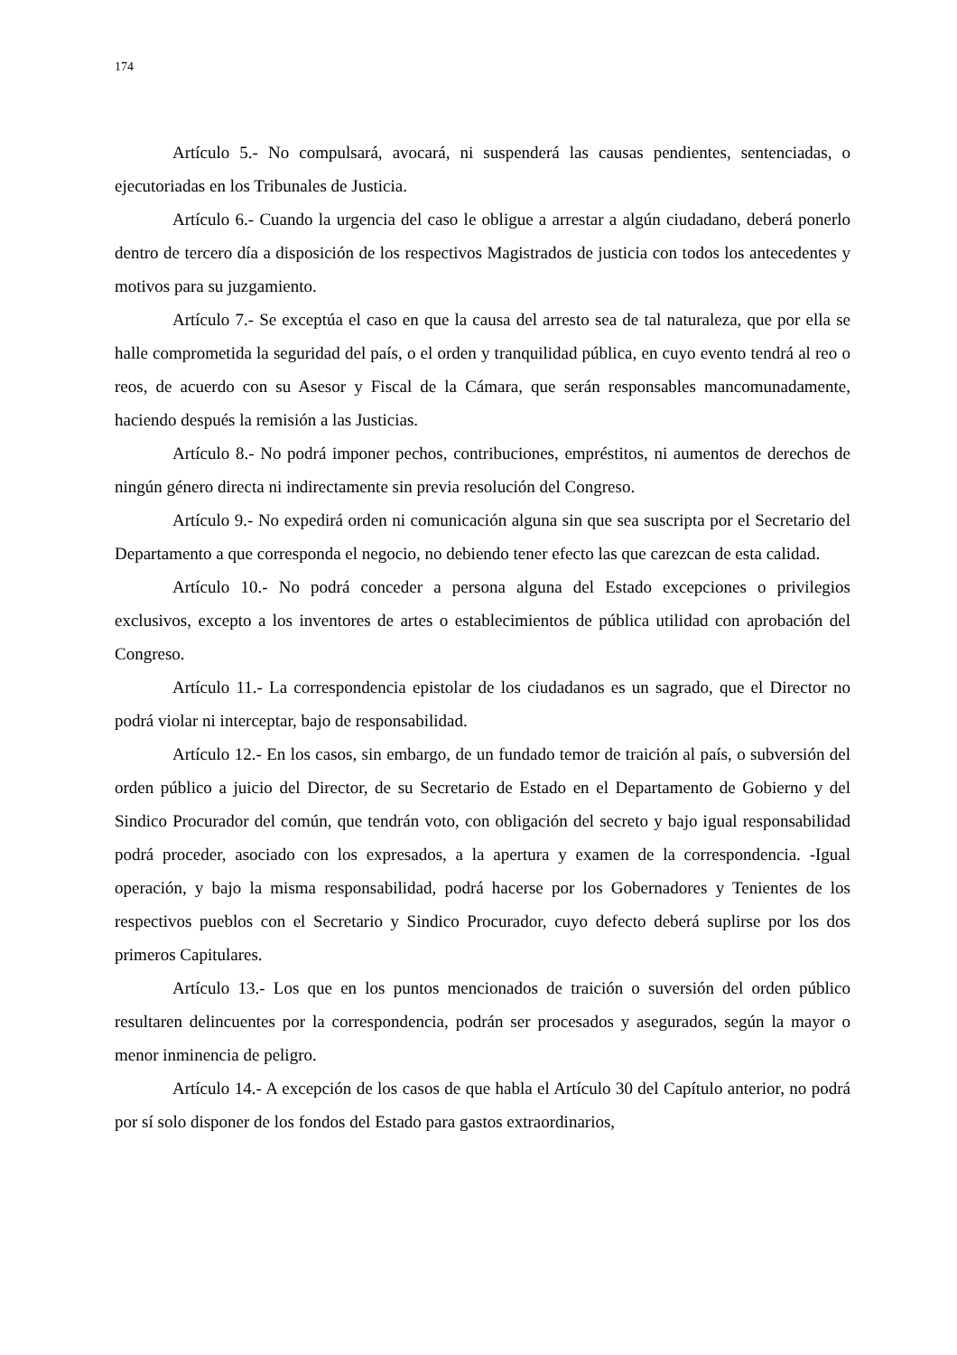174
Artículo 5.- No compulsará, avocará, ni suspenderá las causas pendientes, sentenciadas, o ejecutoriadas en los Tribunales de Justicia.
Artículo 6.- Cuando la urgencia del caso le obligue a arrestar a algún ciudadano, deberá ponerlo dentro de tercero día a disposición de los respectivos Magistrados de justicia con todos los antecedentes y motivos para su juzgamiento.
Artículo 7.- Se exceptúa el caso en que la causa del arresto sea de tal naturaleza, que por ella se halle comprometida la seguridad del país, o el orden y tranquilidad pública, en cuyo evento tendrá al reo o reos, de acuerdo con su Asesor y Fiscal de la Cámara, que serán responsables mancomunadamente, haciendo después la remisión a las Justicias.
Artículo 8.- No podrá imponer pechos, contribuciones, empréstitos, ni aumentos de derechos de ningún género directa ni indirectamente sin previa resolución del Congreso.
Artículo 9.- No expedirá orden ni comunicación alguna sin que sea suscripta por el Secretario del Departamento a que corresponda el negocio, no debiendo tener efecto las que carezcan de esta calidad.
Artículo 10.- No podrá conceder a persona alguna del Estado excepciones o privilegios exclusivos, excepto a los inventores de artes o establecimientos de pública utilidad con aprobación del Congreso.
Artículo 11.- La correspondencia epistolar de los ciudadanos es un sagrado, que el Director no podrá violar ni interceptar, bajo de responsabilidad.
Artículo 12.- En los casos, sin embargo, de un fundado temor de traición al país, o subversión del orden público a juicio del Director, de su Secretario de Estado en el Departamento de Gobierno y del Sindico Procurador del común, que tendrán voto, con obligación del secreto y bajo igual responsabilidad podrá proceder, asociado con los expresados, a la apertura y examen de la correspondencia. -Igual operación, y bajo la misma responsabilidad, podrá hacerse por los Gobernadores y Tenientes de los respectivos pueblos con el Secretario y Sindico Procurador, cuyo defecto deberá suplirse por los dos primeros Capitulares.
Artículo 13.- Los que en los puntos mencionados de traición o suversión del orden público resultaren delincuentes por la correspondencia, podrán ser procesados y asegurados, según la mayor o menor inminencia de peligro.
Artículo 14.- A excepción de los casos de que habla el Artículo 30 del Capítulo anterior, no podrá por sí solo disponer de los fondos del Estado para gastos extraordinarios,